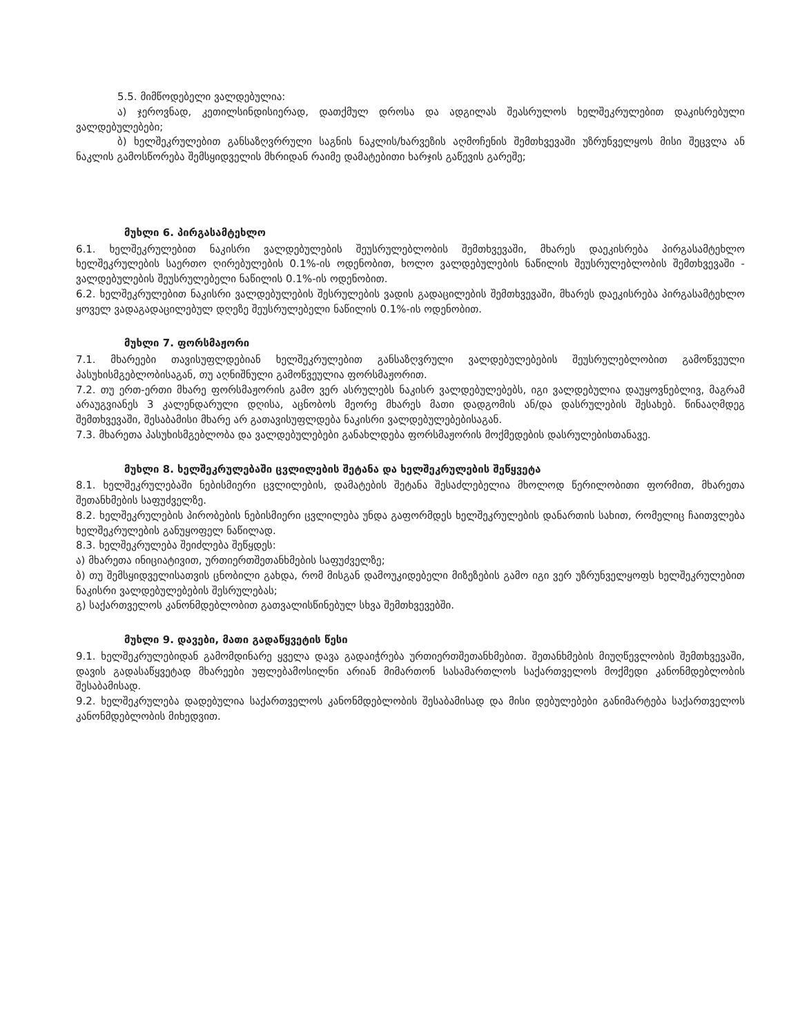5.5. მიმწოდებელი ვალდებულია:
ა) ჯეროვნად, კეთილსინდისიერად, დათქმულ დროსა და ადგილას შეასრულოს ხელშეკრულებით დაკისრებული ვალდებულებები;
ბ) ხელშეკრულებით განსაზღვრრული საგნის ნაკლის/ხარვეზის აღმოჩენის შემთხვევაში უზრუნველყოს მისი შეცვლა ან ნაკლის გამოსწორება შემსყიდველის მხრიდან რაიმე დამატებითი ხარჯის გაწევის გარეშე;
მუხლი 6. პირგასამტეხლო
6.1. ხელშეკრულებით ნაკისრი ვალდებულების შეუსრულებლობის შემთხვევაში, მხარეს დაეკისრება პირგასამტეხლო ხელშეკრულების საერთო ღირებულების 0.1%-ის ოდენობით, ხოლო ვალდებულების ნაწილის შეუსრულებლობის შემთხვევაში - ვალდებულების შეუსრულებელი ნაწილის 0.1%-ის ოდენობით.
6.2. ხელშეკრულებით ნაკისრი ვალდებულების შესრულების ვადის გადაცილების შემთხვევაში, მხარეს დაეკისრება პირგასამტეხლო ყოველ ვადაგადაცილებულ დღეზე შეუსრულებელი ნაწილის 0.1%-ის ოდენობით.
მუხლი 7. ფორსმაჟორი
7.1. მხარეები თავისუფლდებიან ხელშეკრულებით განსაზღვრული ვალდებულებების შეუსრულებლობით გამოწვეული პასუხისმგებლობისაგან, თუ აღნიშნული გამოწვეულია ფორსმაჟორით.
7.2. თუ ერთ-ერთი მხარე ფორსმაჟორის გამო ვერ ასრულებს ნაკისრ ვალდებულებებს, იგი ვალდებულია დაუყოვნებლივ, მაგრამ არაუგვიანეს 3 კალენდარული დღისა, აცნობოს მეორე მხარეს მათი დადგომის ან/და დასრულების შესახებ. წინააღმდეგ შემთხვევაში, შესაბამისი მხარე არ გათავისუფლდება ნაკისრი ვალდებულებებისაგან.
7.3. მხარეთა პასუხისმგებლობა და ვალდებულებები განახლდება ფორსმაჟორის მოქმედების დასრულებისთანავე.
მუხლი 8. ხელშეკრულებაში ცვლილების შეტანა და ხელშეკრულების შეწყვეტა
8.1. ხელშეკრულებაში ნებისმიერი ცვლილების, დამატების შეტანა შესაძლებელია მხოლოდ წერილობითი ფორმით, მხარეთა შეთანხმების საფუძველზე.
8.2. ხელშეკრულების პირობების ნებისმიერი ცვლილება უნდა გაფორმდეს ხელშეკრულების დანართის სახით, რომელიც ჩაითვლება ხელშეკრულების განუყოფელ ნაწილად.
8.3. ხელშეკრულება შეიძლება შეწყდეს:
ა) მხარეთა ინიციატივით, ურთიერთშეთანხმების საფუძველზე;
ბ) თუ შემსყიდველისათვის ცნობილი გახდა, რომ მისგან დამოუკიდებელი მიზეზების გამო იგი ვერ უზრუნველყოფს ხელშეკრულებით ნაკისრი ვალდებულებების შესრულებას;
გ) საქართველოს კანონმდებლობით გათვალისწინებულ სხვა შემთხვევებში.
მუხლი 9. დავები, მათი გადაწყვეტის წესი
9.1. ხელშეკრულებიდან გამომდინარე ყველა დავა გადაიჭრება ურთიერთშეთანხმებით. შეთანხმების მიუღწევლობის შემთხვევაში, დავის გადასაწყვეტად მხარეები უფლებამოსილნი არიან მიმართონ სასამართლოს საქართველოს მოქმედი კანონმდებლობის შესაბამისად.
9.2. ხელშეკრულება დადებულია საქართველოს კანონმდებლობის შესაბამისად და მისი დებულებები განიმარტება საქართველოს კანონმდებლობის მიხედვით.